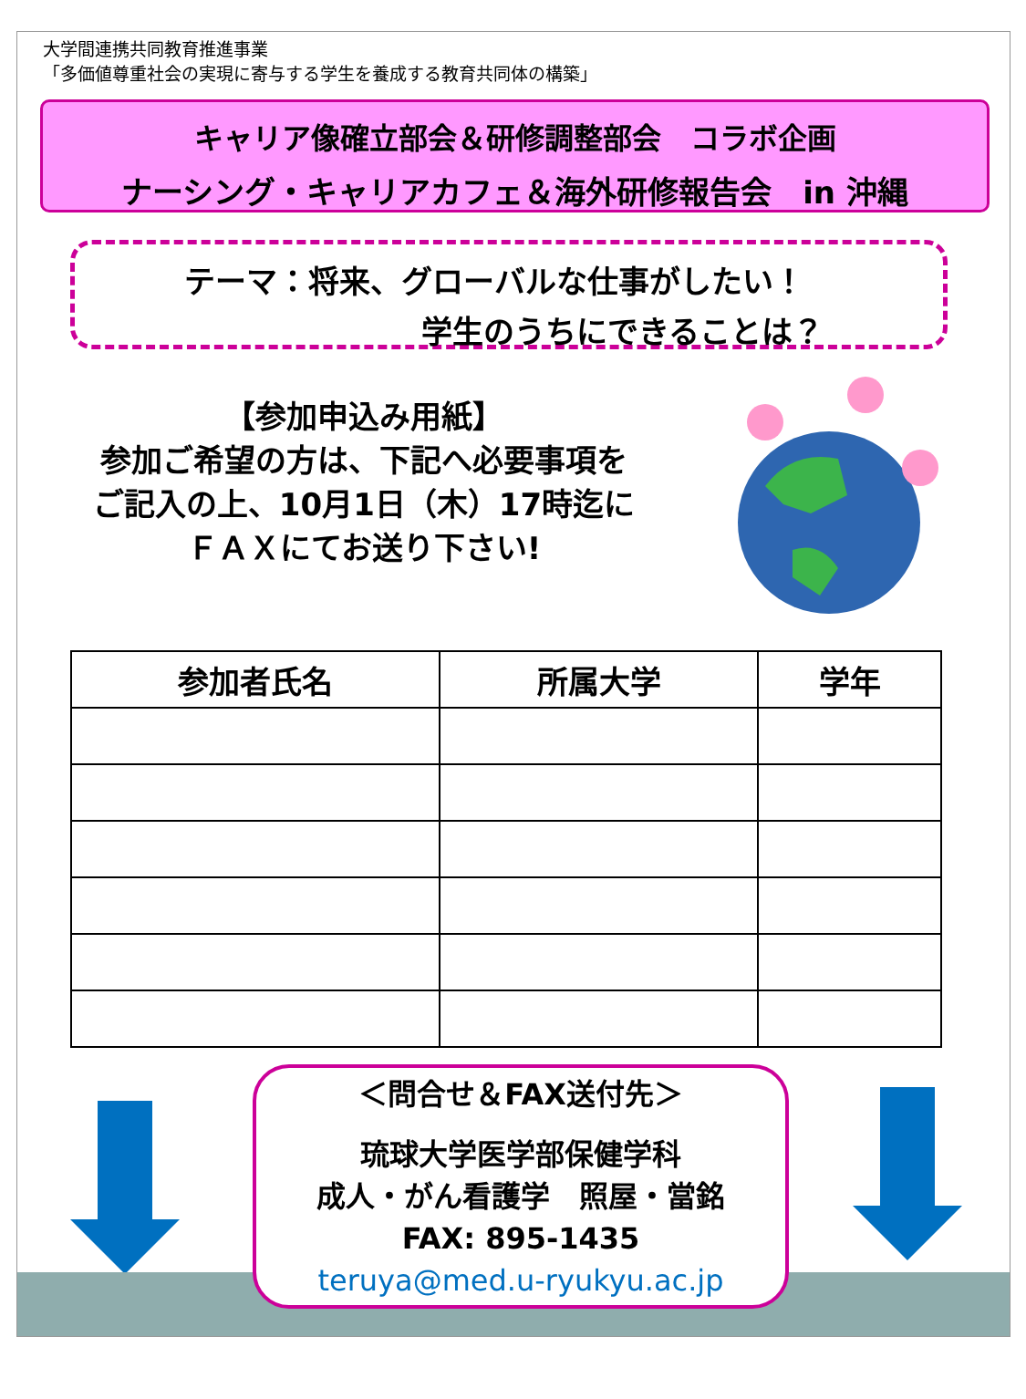大学間連携共同教育推進事業
「多価値尊重社会の実現に寄与する学生を養成する教育共同体の構築」
キャリア像確立部会＆研修調整部会　コラボ企画
ナーシング・キャリアカフェ＆海外研修報告会　in 沖縄
テーマ：将来、グローバルな仕事がしたい！
学生のうちにできることは？
【参加申込み用紙】
参加ご希望の方は、下記へ必要事項を
ご記入の上、10月1日（木）17時迄に
ＦＡＸにてお送り下さい!
| 参加者氏名 | 所属大学 | 学年 |
| --- | --- | --- |
＜問合せ＆FAX送付先＞
琉球大学医学部保健学科
成人・がん看護学　照屋・當銘
FAX: 895-1435
teruya@med.u-ryukyu.ac.jp